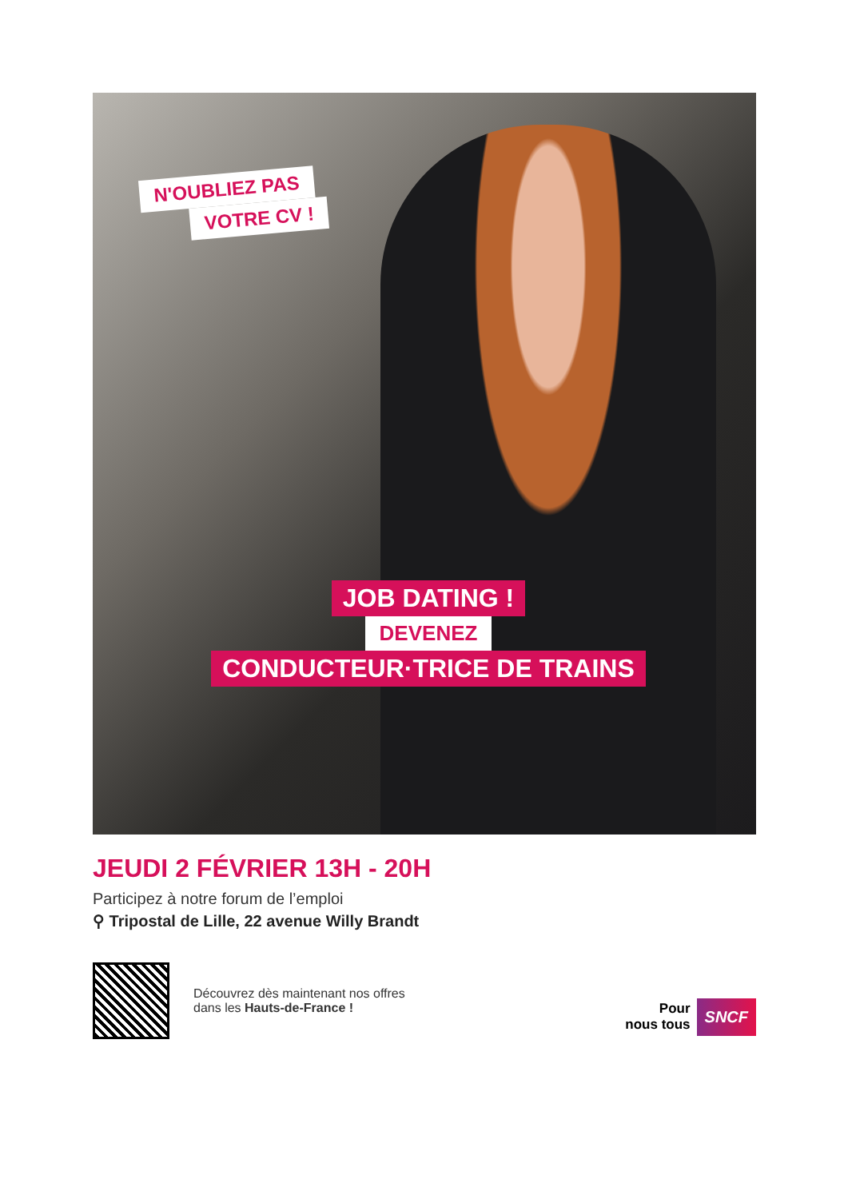N'OUBLIEZ PAS
VOTRE CV !
JOB DATING !
DEVENEZ
CONDUCTEUR·TRICE DE TRAINS
JEUDI 2 FÉVRIER 13H - 20H
Participez à notre forum de l’emploi
⚲ Tripostal de Lille, 22 avenue Willy Brandt
Découvrez dès maintenant nos offres
dans les Hauts-de-France !
Pour
nous tous
SNCF